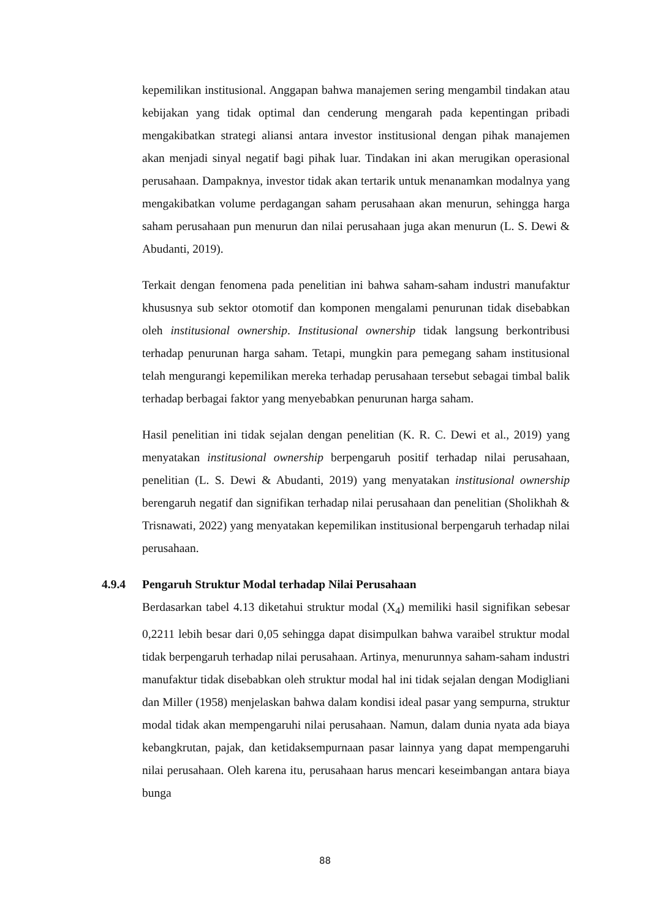kepemilikan institusional. Anggapan bahwa manajemen sering mengambil tindakan atau kebijakan yang tidak optimal dan cenderung mengarah pada kepentingan pribadi mengakibatkan strategi aliansi antara investor institusional dengan pihak manajemen akan menjadi sinyal negatif bagi pihak luar. Tindakan ini akan merugikan operasional perusahaan. Dampaknya, investor tidak akan tertarik untuk menanamkan modalnya yang mengakibatkan volume perdagangan saham perusahaan akan menurun, sehingga harga saham perusahaan pun menurun dan nilai perusahaan juga akan menurun (L. S. Dewi & Abudanti, 2019).
Terkait dengan fenomena pada penelitian ini bahwa saham-saham industri manufaktur khususnya sub sektor otomotif dan komponen mengalami penurunan tidak disebabkan oleh institusional ownership. Institusional ownership tidak langsung berkontribusi terhadap penurunan harga saham. Tetapi, mungkin para pemegang saham institusional telah mengurangi kepemilikan mereka terhadap perusahaan tersebut sebagai timbal balik terhadap berbagai faktor yang menyebabkan penurunan harga saham.
Hasil penelitian ini tidak sejalan dengan penelitian (K. R. C. Dewi et al., 2019) yang menyatakan institusional ownership berpengaruh positif terhadap nilai perusahaan, penelitian (L. S. Dewi & Abudanti, 2019) yang menyatakan institusional ownership berengaruh negatif dan signifikan terhadap nilai perusahaan dan penelitian (Sholikhah & Trisnawati, 2022) yang menyatakan kepemilikan institusional berpengaruh terhadap nilai perusahaan.
4.9.4 Pengaruh Struktur Modal terhadap Nilai Perusahaan
Berdasarkan tabel 4.13 diketahui struktur modal (X<sub>4</sub>) memiliki hasil signifikan sebesar 0,2211 lebih besar dari 0,05 sehingga dapat disimpulkan bahwa varaibel struktur modal tidak berpengaruh terhadap nilai perusahaan. Artinya, menurunnya saham-saham industri manufaktur tidak disebabkan oleh struktur modal hal ini tidak sejalan dengan Modigliani dan Miller (1958) menjelaskan bahwa dalam kondisi ideal pasar yang sempurna, struktur modal tidak akan mempengaruhi nilai perusahaan. Namun, dalam dunia nyata ada biaya kebangkrutan, pajak, dan ketidaksempurnaan pasar lainnya yang dapat mempengaruhi nilai perusahaan. Oleh karena itu, perusahaan harus mencari keseimbangan antara biaya bunga
88